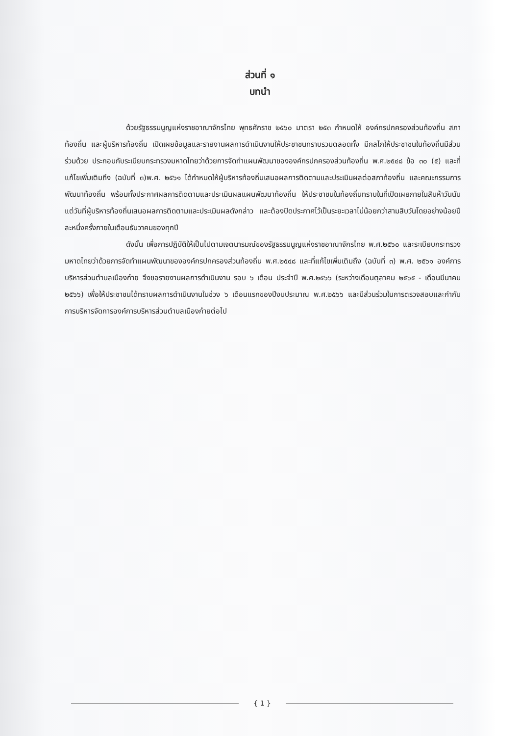ส่วนที่ ๑
บทนำ
ด้วยรัฐธรรมนูญแห่งราชอาณาจักรไทย พุทธศักราช ๒๕๖๐ มาตรา ๒๕๓ กำหนดให้ องค์กรปกครองส่วนท้องถิ่น สภาท้องถิ่น และผู้บริหารท้องถิ่น เปิดเผยข้อมูลและรายงานผลการดำเนินงานให้ประชาชนทราบรวมตลอดทั้ง มีกลไกให้ประชาชนในท้องถิ่นมีส่วนร่วมด้วย ประกอบกับระเบียบกระทรวงมหาดไทยว่าด้วยการจัดทำแผนพัฒนาขององค์กรปกครองส่วนท้องถิ่น พ.ศ.๒๕๔๘ ข้อ ๓๐ (๕) และที่แก้ไขเพิ่มเติมถึง (ฉบับที่ ๓)พ.ศ. ๒๕๖๑ ได้กำหนดให้ผู้บริหารท้องถิ่นเสนอผลการติดตามและประเมินผลต่อสภาท้องถิ่น และคณะกรรมการพัฒนาท้องถิ่น พร้อมทั้งประกาศผลการติดตามและประเมินผลแผนพัฒนาท้องถิ่น ให้ประชาชนในท้องถิ่นทราบในที่เปิดเผยภายในสิบห้าวันนับแต่วันที่ผู้บริหารท้องถิ่นเสนอผลการติดตามและประเมินผลดังกล่าว และต้องปิดประกาศไว้เป็นระยะเวลาไม่น้อยกว่าสามสิบวันโดยอย่างน้อยปีละหนึ่งครั้งภายในเดือนธันวาคมของทุกปี
ดังนั้น เพื่อการปฏิบัติให้เป็นไปตามเจตนารมณ์ของรัฐธรรมนูญแห่งราชอาณาจักรไทย พ.ศ.๒๕๖๐ และระเบียบกระทรวงมหาดไทยว่าด้วยการจัดทำแผนพัฒนาขององค์กรปกครองส่วนท้องถิ่น พ.ศ.๒๕๔๘ และที่แก้ไขเพิ่มเติมถึง (ฉบับที่ ๓) พ.ศ. ๒๕๖๑ องค์การบริหารส่วนตำบลเมืองก๋าย จึงขอรายงานผลการดำเนินงาน รอบ ๖ เดือน ประจำปี พ.ศ.๒๕๖๖ (ระหว่างเดือนตุลาคม ๒๕๖๕ - เดือนมีนาคม ๒๕๖๖) เพื่อให้ประชาชนได้ทราบผลการดำเนินงานในช่วง ๖ เดือนแรกของปีงบประมาณ พ.ศ.๒๕๖๖ และมีส่วนร่วมในการตรวจสอบและกำกับการบริหารจัดการองค์การบริหารส่วนตำบลเมืองก๋ายต่อไป
{ 1 }